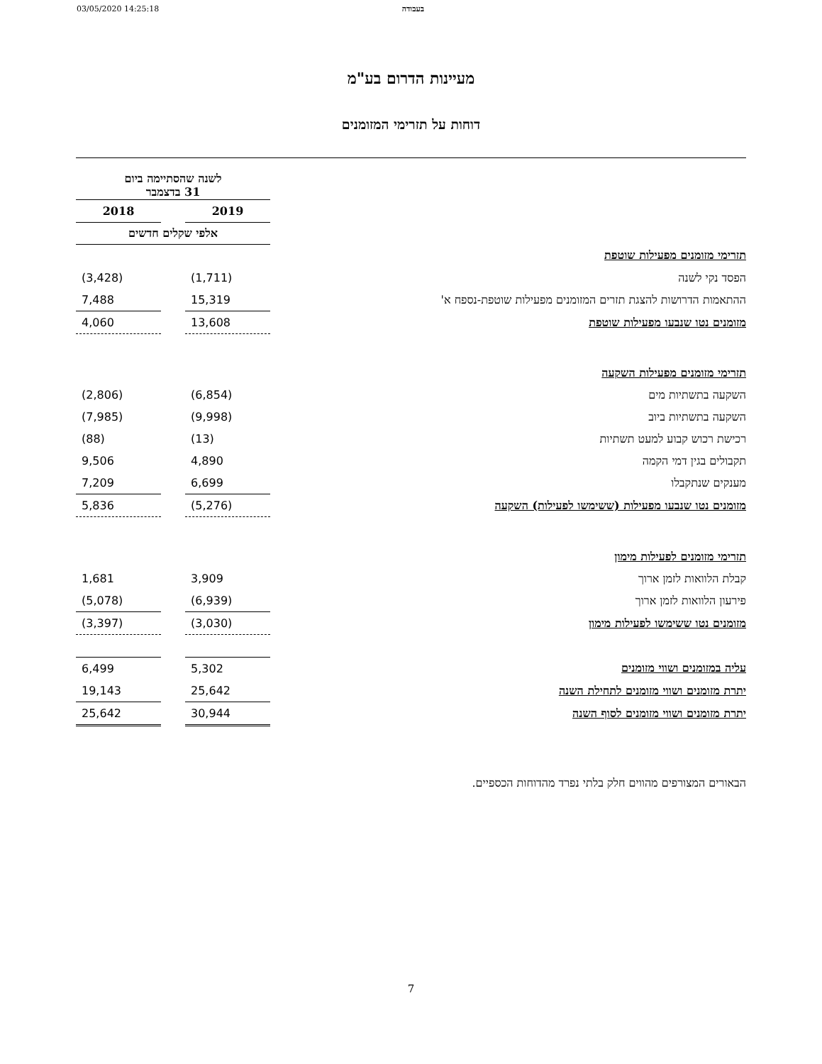03/05/2020 14:25:18 בעבודה
מעיינות הדרום בע"מ
דוחות על תזרימי המזומנים
| | לשנה שהסתיימה ביום 31 בדצמבר | | |
| | 2019 | | 2018 |
| | אלפי שקלים חדשים | | |
| תזרימי מזומנים מפעילות שוטפת | | | |
| הפסד נקי לשנה | (1,711) | | (3,428) |
| ההתאמות הדרושות להצגת תזרים המזומנים מפעילות שוטפת-נספח א' | 15,319 | | 7,488 |
| מזומנים נטו שנבעו מפעילות שוטפת | 13,608 | | 4,060 |
| תזרימי מזומנים מפעילות השקעה | | | |
| השקעה בתשתיות מים | (6,854) | | (2,806) |
| השקעה בתשתיות ביוב | (9,998) | | (7,985) |
| רכישת רכוש קבוע למעט תשתיות | (13) | | (88) |
| תקבולים בגין דמי הקמה | 4,890 | | 9,506 |
| מענקים שנתקבלו | 6,699 | | 7,209 |
| מזומנים נטו שנבעו מפעילות (ששימשו לפעילות) השקעה | (5,276) | | 5,836 |
| תזרימי מזומנים לפעילות מימון | | | |
| קבלת הלוואות לזמן ארוך | 3,909 | | 1,681 |
| פירעון הלוואות לזמן ארוך | (6,939) | | (5,078) |
| מזומנים נטו ששימשו לפעילות מימון | (3,030) | | (3,397) |
| עליה במזומנים ושווי מזומנים | 5,302 | | 6,499 |
| יתרת מזומנים ושווי מזומנים לתחילת השנה | 25,642 | | 19,143 |
| יתרת מזומנים ושווי מזומנים לסוף השנה | 30,944 | | 25,642 |
הבאורים המצורפים מהווים חלק בלתי נפרד מהדוחות הכספיים.
7